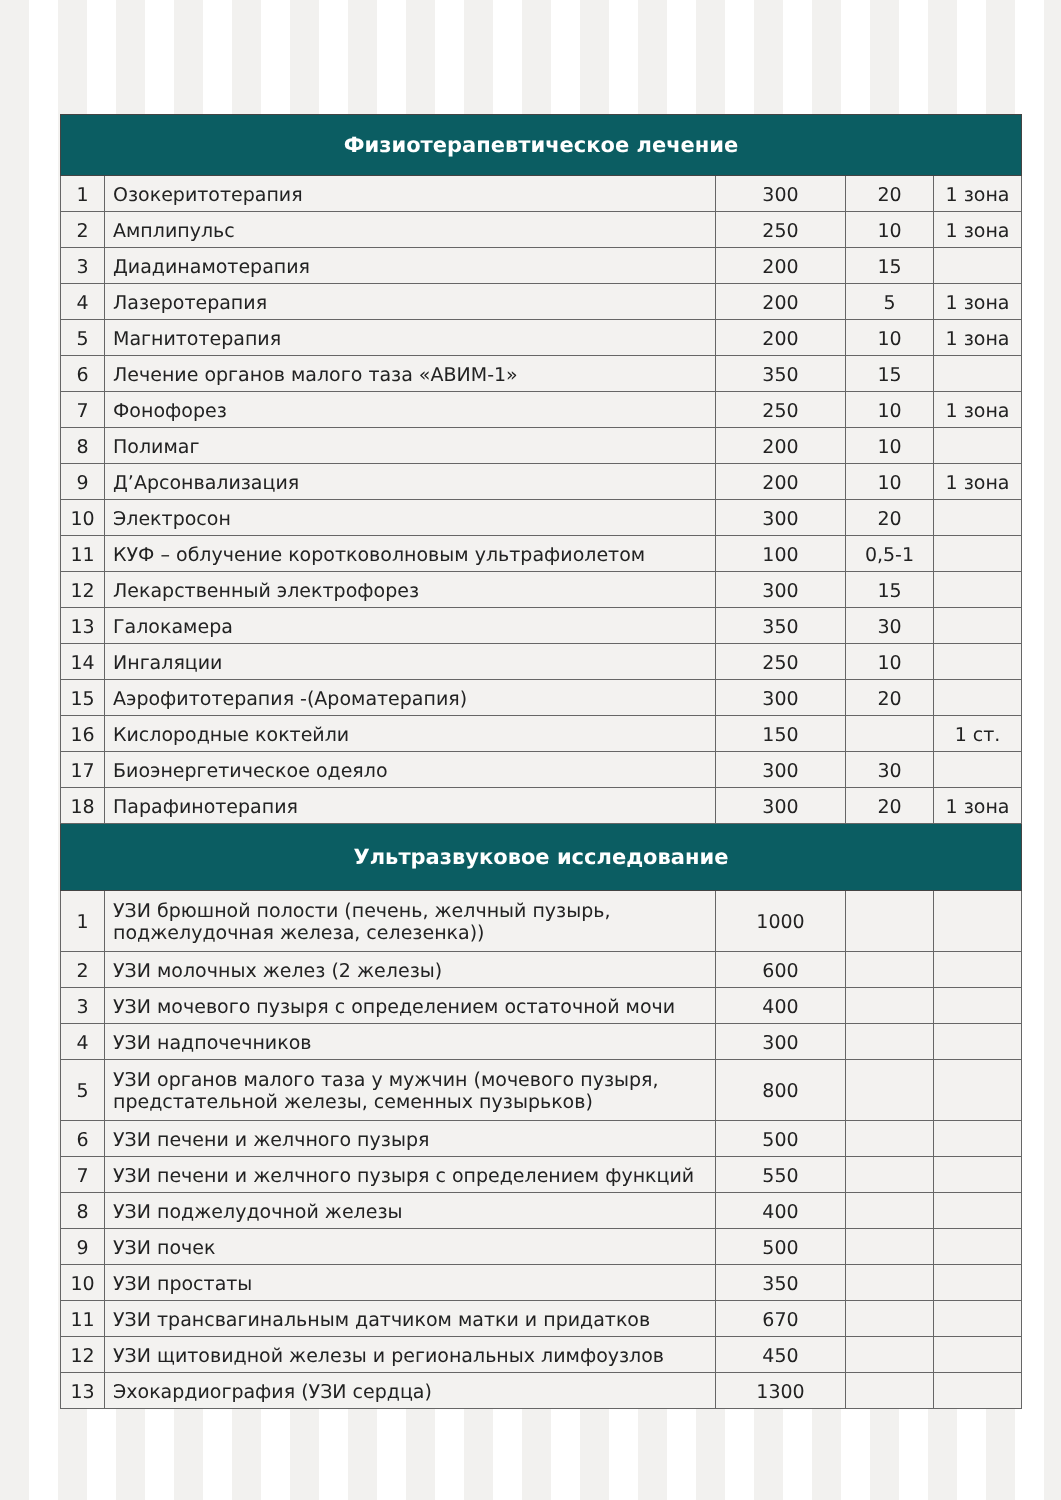| Физиотерапевтическое лечение | | | | |
| --- | --- | --- | --- | --- |
| 1 | Озокеритотерапия | 300 | 20 | 1 зона |
| 2 | Амплипульс | 250 | 10 | 1 зона |
| 3 | Диадинамотерапия | 200 | 15 | |
| 4 | Лазеротерапия | 200 | 5 | 1 зона |
| 5 | Магнитотерапия | 200 | 10 | 1 зона |
| 6 | Лечение органов малого таза «АВИМ-1» | 350 | 15 | |
| 7 | Фонофорез | 250 | 10 | 1 зона |
| 8 | Полимаг | 200 | 10 | |
| 9 | Д’Арсонвализация | 200 | 10 | 1 зона |
| 10 | Электросон | 300 | 20 | |
| 11 | КУФ – облучение коротковолновым ультрафиолетом | 100 | 0,5-1 | |
| 12 | Лекарственный электрофорез | 300 | 15 | |
| 13 | Галокамера | 350 | 30 | |
| 14 | Ингаляции | 250 | 10 | |
| 15 | Аэрофитотерапия -(Ароматерапия) | 300 | 20 | |
| 16 | Кислородные коктейли | 150 | | 1 ст. |
| 17 | Биоэнергетическое одеяло | 300 | 30 | |
| 18 | Парафинотерапия | 300 | 20 | 1 зона |
| Ультразвуковое исследование | | | | |
| 1 | УЗИ брюшной полости (печень, желчный пузырь, поджелудочная железа, селезенка)) | 1000 | | |
| 2 | УЗИ молочных желез (2 железы) | 600 | | |
| 3 | УЗИ мочевого пузыря с определением остаточной мочи | 400 | | |
| 4 | УЗИ надпочечников | 300 | | |
| 5 | УЗИ органов малого таза у мужчин (мочевого пузыря, предстательной железы, семенных пузырьков) | 800 | | |
| 6 | УЗИ печени и желчного пузыря | 500 | | |
| 7 | УЗИ печени и желчного пузыря с определением функций | 550 | | |
| 8 | УЗИ поджелудочной железы | 400 | | |
| 9 | УЗИ почек | 500 | | |
| 10 | УЗИ простаты | 350 | | |
| 11 | УЗИ трансвагинальным датчиком матки и придатков | 670 | | |
| 12 | УЗИ щитовидной железы и региональных лимфоузлов | 450 | | |
| 13 | Эхокардиография (УЗИ сердца) | 1300 | | |